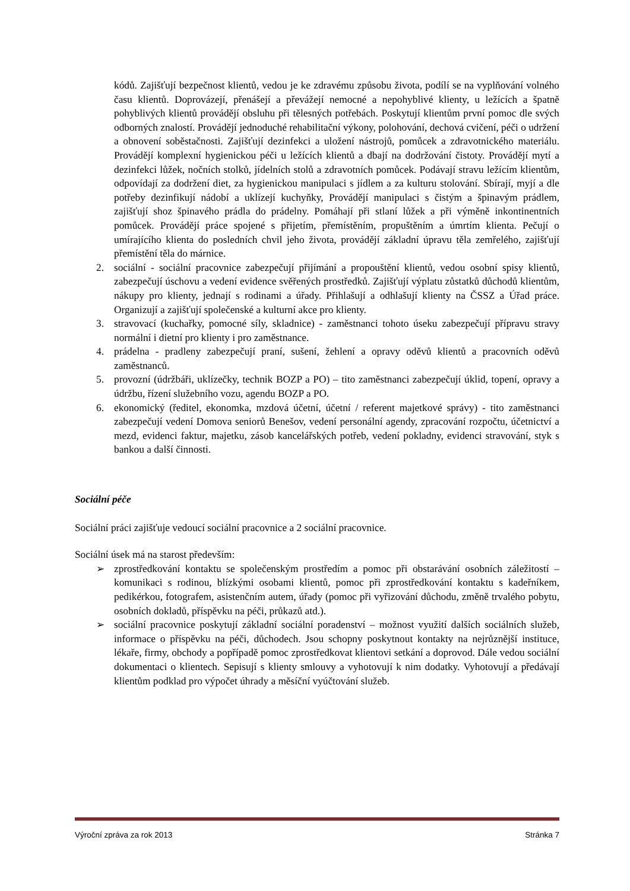kódů. Zajišťují bezpečnost klientů, vedou je ke zdravému způsobu života, podílí se na vyplňování volného času klientů. Doprovázejí, přenášejí a převážejí nemocné a nepohyblivé klienty, u ležících a špatně pohyblivých klientů provádějí obsluhu při tělesných potřebách. Poskytují klientům první pomoc dle svých odborných znalostí. Provádějí jednoduché rehabilitační výkony, polohování, dechová cvičení, péči o udržení a obnovení soběstačnosti. Zajišťují dezinfekci a uložení nástrojů, pomůcek a zdravotnického materiálu. Provádějí komplexní hygienickou péči u ležících klientů a dbají na dodržování čistoty. Provádějí mytí a dezinfekci lůžek, nočních stolků, jídelních stolů a zdravotních pomůcek. Podávají stravu ležícím klientům, odpovídají za dodržení diet, za hygienickou manipulaci s jídlem a za kulturu stolování. Sbírají, myjí a dle potřeby dezinfikují nádobí a uklízejí kuchyňky, Provádějí manipulaci s čistým a špinavým prádlem, zajišťují shoz špinavého prádla do prádelny. Pomáhají při stlaní lůžek a při výměně inkontinentních pomůcek. Provádějí práce spojené s přijetím, přemístěním, propuštěním a úmrtím klienta. Pečují o umírajícího klienta do posledních chvil jeho života, provádějí základní úpravu těla zemřelého, zajišťují přemístění těla do márnice.
2. sociální - sociální pracovnice zabezpečují přijímání a propouštění klientů, vedou osobní spisy klientů, zabezpečují úschovu a vedení evidence svěřených prostředků. Zajišťují výplatu zůstatků důchodů klientům, nákupy pro klienty, jednají s rodinami a úřady. Přihlašují a odhlašují klienty na ČSSZ a Úřad práce. Organizují a zajišťují společenské a kulturní akce pro klienty.
3. stravovací (kuchařky, pomocné síly, skladnice) - zaměstnanci tohoto úseku zabezpečují přípravu stravy normální i dietní pro klienty i pro zaměstnance.
4. prádelna - pradleny zabezpečují praní, sušení, žehlení a opravy oděvů klientů a pracovních oděvů zaměstnanců.
5. provozní (údržbáři, uklízečky, technik BOZP a PO) – tito zaměstnanci zabezpečují úklid, topení, opravy a údržbu, řízení služebního vozu, agendu BOZP a PO.
6. ekonomický (ředitel, ekonomka, mzdová účetní, účetní / referent majetkové správy) - tito zaměstnanci zabezpečují vedení Domova seniorů Benešov, vedení personální agendy, zpracování rozpočtu, účetnictví a mezd, evidenci faktur, majetku, zásob kancelářských potřeb, vedení pokladny, evidenci stravování, styk s bankou a další činnosti.
Sociální péče
Sociální práci zajišťuje vedoucí sociální pracovnice a 2 sociální pracovnice.
Sociální úsek má na starost především:
➢ zprostředkování kontaktu se společenským prostředím a pomoc při obstarávání osobních záležitostí – komunikaci s rodinou, blízkými osobami klientů, pomoc při zprostředkování kontaktu s kadeřníkem, pedikérkou, fotografem, asistenčním autem, úřady (pomoc při vyřizování důchodu, změně trvalého pobytu, osobních dokladů, příspěvku na péči, průkazů atd.).
➢ sociální pracovnice poskytují základní sociální poradenství – možnost využití dalších sociálních služeb, informace o příspěvku na péči, důchodech. Jsou schopny poskytnout kontakty na nejrůznější instituce, lékaře, firmy, obchody a popřípadě pomoc zprostředkovat klientovi setkání a doprovod. Dále vedou sociální dokumentaci o klientech. Sepisují s klienty smlouvy a vyhotovují k nim dodatky. Vyhotovují a předávají klientům podklad pro výpočet úhrady a měsíční vyúčtování služeb.
Výroční zpráva za rok 2013 Stránka 7